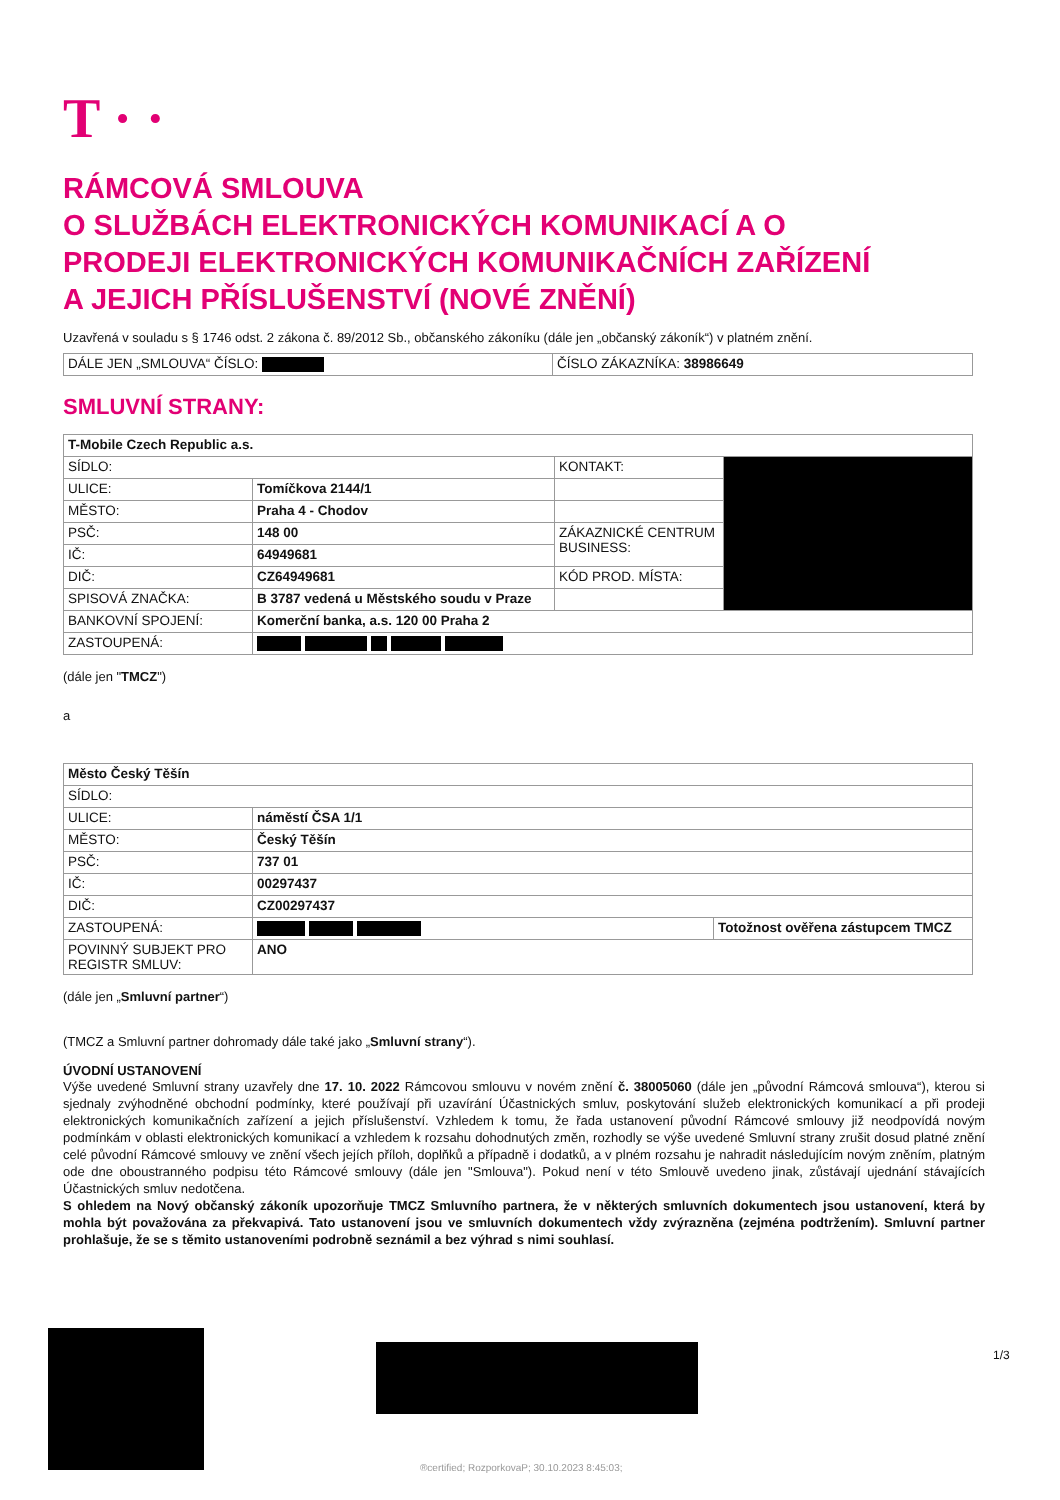T · ·
RÁMCOVÁ SMLOUVA
O SLUŽBÁCH ELEKTRONICKÝCH KOMUNIKACÍ A O
PRODEJI ELEKTRONICKÝCH KOMUNIKAČNÍCH ZAŘÍZENÍ
A JEJICH PŘÍSLUŠENSTVÍ (NOVÉ ZNĚNÍ)
Uzavřená v souladu s § 1746 odst. 2 zákona č. 89/2012 Sb., občanského zákoníku (dále jen „občanský zákoník“) v platném znění.
| DÁLE JEN „SMLOUVA“ ČÍSLO: | ČÍSLO ZÁKAZNÍKA: 38986649 |
SMLUVNÍ STRANY:
| T-Mobile Czech Republic a.s. | | | |
| SÍDLO: | | KONTAKT: | |
| ULICE: | Tomíčkova 2144/1 | | |
| MĚSTO: | Praha 4 - Chodov | | |
| PSČ: | 148 00 | ZÁKAZNICKÉ CENTRUM BUSINESS: | |
| IČ: | 64949681 | | |
| DIČ: | CZ64949681 | KÓD PROD. MÍSTA: | |
| SPISOVÁ ZNAČKA: | B 3787 vedená u Městského soudu v Praze | | |
| BANKOVNÍ SPOJENÍ: | Komerční banka, a.s. 120 00 Praha 2 | | |
| ZASTOUPENÁ: | | | |
(dále jen "TMCZ")
a
| Město Český Těšín | | |
| SÍDLO: | | |
| ULICE: | náměstí ČSA 1/1 | |
| MĚSTO: | Český Těšín | |
| PSČ: | 737 01 | |
| IČ: | 00297437 | |
| DIČ: | CZ00297437 | |
| ZASTOUPENÁ: | | Totožnost ověřena zástupcem TMCZ |
| POVINNÝ SUBJEKT PRO REGISTR SMLUV: | ANO | |
(dále jen „Smluvní partner“)
(TMCZ a Smluvní partner dohromady dále také jako „Smluvní strany“).
ÚVODNÍ USTANOVENÍ
Výše uvedené Smluvní strany uzavřely dne 17. 10. 2022 Rámcovou smlouvu v novém znění č. 38005060 (dále jen „původní Rámcová smlouva“), kterou si sjednaly zvýhodněné obchodní podmínky, které používají při uzavírání Účastnických smluv, poskytování služeb elektronických komunikací a při prodeji elektronických komunikačních zařízení a jejich příslušenství. Vzhledem k tomu, že řada ustanovení původní Rámcové smlouvy již neodpovídá novým podmínkám v oblasti elektronických komunikací a vzhledem k rozsahu dohodnutých změn, rozhodly se výše uvedené Smluvní strany zrušit dosud platné znění celé původní Rámcové smlouvy ve znění všech jejích příloh, doplňků a případně i dodatků, a v plném rozsahu je nahradit následujícím novým zněním, platným ode dne oboustranného podpisu této Rámcové smlouvy (dále jen "Smlouva"). Pokud není v této Smlouvě uvedeno jinak, zůstávají ujednání stávajících Účastnických smluv nedotčena.
S ohledem na Nový občanský zákoník upozorňuje TMCZ Smluvního partnera, že v některých smluvních dokumentech jsou ustanovení, která by mohla být považována za překvapivá. Tato ustanovení jsou ve smluvních dokumentech vždy zvýrazněna (zejména podtržením). Smluvní partner prohlašuje, že se s těmito ustanoveními podrobně seznámil a bez výhrad s nimi souhlasí.
1/3
®certified; RozporkovaP; 30.10.2023 8:45:03;